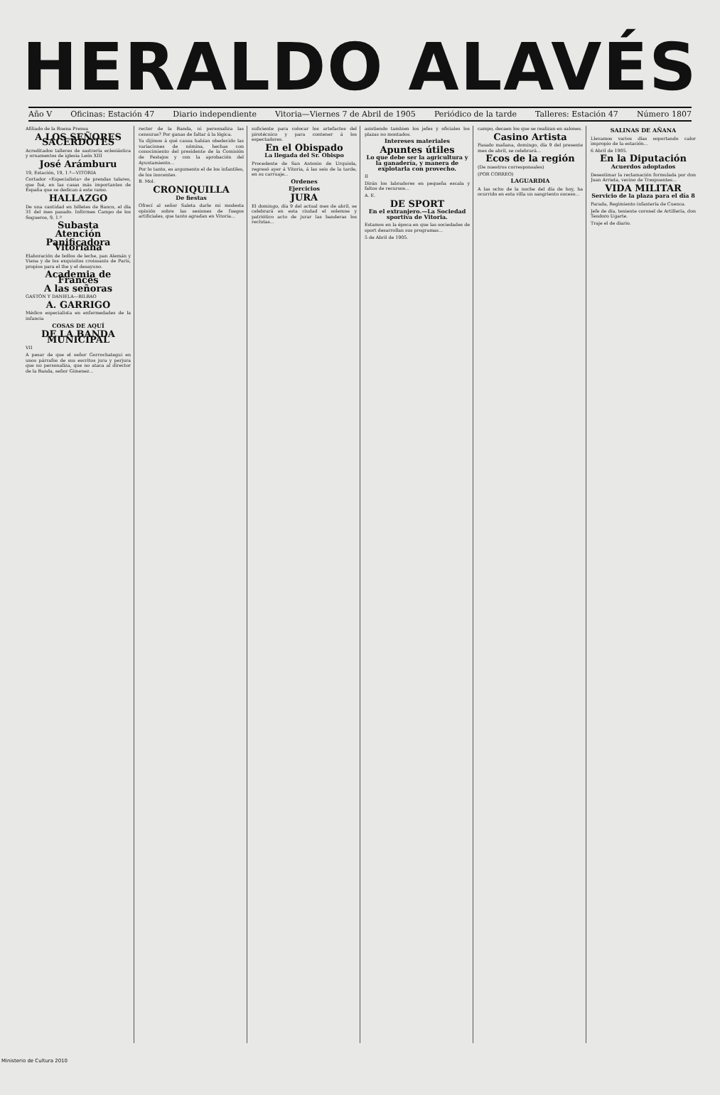HERALDO ALAVÉS
Año V Oficinas: Estación 47 Diario independiente Vitoria—Viernes 7 de Abril de 1905 Periódico de la tarde Talleres: Estación 47 Número 1807
Afiliado de la Buena Prensa
A LOS SEÑORES SACERDOTES
Acreditados talleres de sastrería eclesiástica y ornamentos de iglesia León XIII
José Arámburu
19, Estación, 19, 1.º—VITORIA
Cortador «Especialista» de prendas talares, que fué, en las casas más importantes de España que se dedican á este ramo.
HALLAZGO
De una cantidad en billetes de Banco, el día 31 del mes pasado. Infórmes Campo de los Sogueros, 9, 1.º
Subasta
Atención
Panificadora Vitoriana
Elaboración de bollos de leche, pan Alemán y Viena y de los exquisitos croissants de París, propios para el the y el desayuno.
Academia de Francés
A las señoras
GASTÓN Y DANIELA—BILBAO
A. GARRIGO
Médico especialista en enfermedades de la infancia
COSAS DE AQUÍ
DE LA BANDA MUNICIPAL
VII
A pesar de que el señor Gorrochategui en unos párrafos de sus escritos jura y perjura que no personaliza, que no ataca al director de la Banda, señor Gimenez...
rector de la Banda, ni personaliza las censuras? Por ganas de faltar á la lógica.
Ya dijimos á qué causa habían obedecido las variaciones de nómina, hechas con conocimiento del presidente de la Comisión de Festejos y con la aprobación del Ayuntamiento...
Por lo tanto, es argumento el de los infantiles, de los inocentes.
B. Mol.
CRONIQUILLA
De fiestas
Ofrecí al señor Saleta darle mi modesta opinión sobre las sesiones de fuegos artificiales, que tanto agradan en Vitoria...
suficiente para colocar los artefactos del pirotécnico y para contener á los espectadores.
En el Obispado
La llegada del Sr. Obispo
Procedente de San Antonio de Urquiola, regresó ayer á Vitoria, á las seis de la tarde, en su carruaje...
Ordenes
Ejercicios
JURA
El domingo, día 9 del actual mes de abril, se celebrará en esta ciudad el solemne y patriótico acto de jurar las banderas los reclutas...
asistiendo tambien los jefes y oficiales los plazas no montados.
Intereses materiales
Apuntes útiles
Lo que debe ser la agricultura y la ganadería, y manera de explotarla con provecho.
II
Dirán los labradores en pequeña escala y faltos de recursos...
A. E.
DE SPORT
En el extranjero.—La Sociedad sportiva de Vitoria.
Estamos en la época en que las sociedades de sport desarrollan sus programas...
5 de Abril de 1905.
campo, decaen los que se realizan en salones.
Casino Artista
Pasado mañana, domingo, día 9 del presente mes de abril, se celebrará...
Ecos de la región
(De nuestros corresponsales)
(POR CORREO)
LAGUARDIA
A las ocho de la noche del día de hoy, ha ocurrido en esta villa un sangriento suceso...
SALINAS DE AÑANA
Llevamos varios días soportando calor impropio de la estación...
6 Abril de 1905.
En la Diputación
Acuerdos adoptados
Desestimar la reclamación formulada por don Juan Arrieta, vecino de Trespuentes...
VIDA MILITAR
Servicio de la plaza para el día 8
Parada, Regimiento infantería de Cuenca.
Jefe de día, teniente coronel de Artillería, don Teodoro Ugarte.
Traje el de diario.
Ministerio de Cultura 2010